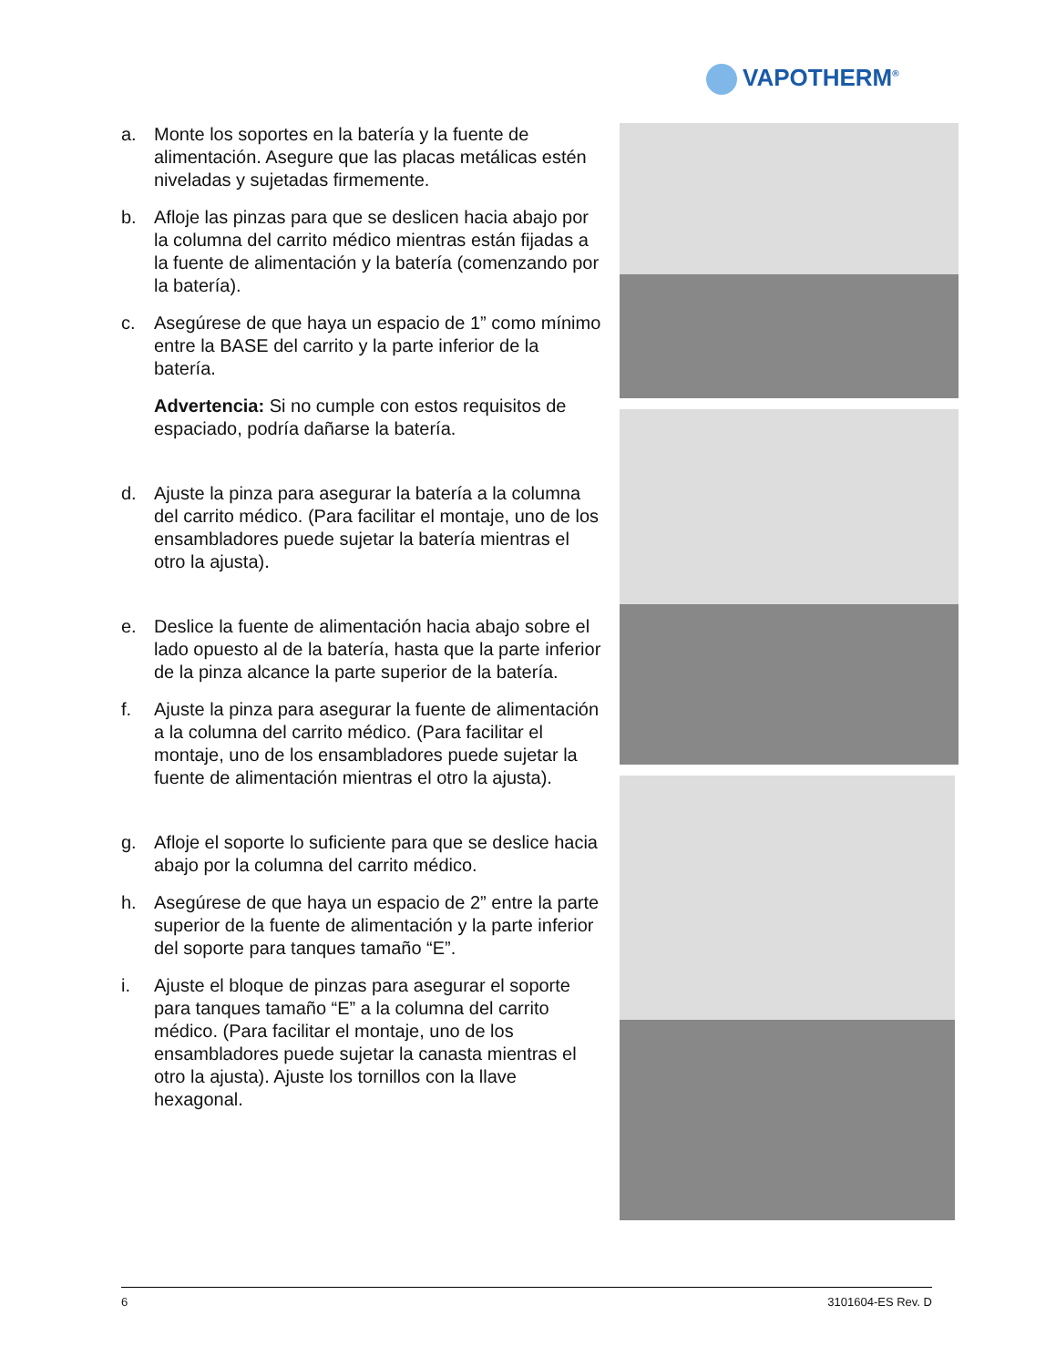VAPOTHERM<sup>®</sup>
a. Monte los soportes en la batería y la fuente de alimentación. Asegure que las placas metálicas estén niveladas y sujetadas firmemente.
b. Afloje las pinzas para que se deslicen hacia abajo por la columna del carrito médico mientras están fijadas a la fuente de alimentación y la batería (comenzando por la batería).
c. Asegúrese de que haya un espacio de 1” como mínimo entre la BASE del carrito y la parte inferior de la batería.
Advertencia: Si no cumple con estos requisitos de espaciado, podría dañarse la batería.
d. Ajuste la pinza para asegurar la batería a la columna del carrito médico. (Para facilitar el montaje, uno de los ensambladores puede sujetar la batería mientras el otro la ajusta).
e. Deslice la fuente de alimentación hacia abajo sobre el lado opuesto al de la batería, hasta que la parte inferior de la pinza alcance la parte superior de la batería.
f. Ajuste la pinza para asegurar la fuente de alimentación a la columna del carrito médico. (Para facilitar el montaje, uno de los ensambladores puede sujetar la fuente de alimentación mientras el otro la ajusta).
g. Afloje el soporte lo suficiente para que se deslice hacia abajo por la columna del carrito médico.
h. Asegúrese de que haya un espacio de 2” entre la parte superior de la fuente de alimentación y la parte inferior del soporte para tanques tamaño “E”.
i. Ajuste el bloque de pinzas para asegurar el soporte para tanques tamaño “E” a la columna del carrito médico. (Para facilitar el montaje, uno de los ensambladores puede sujetar la canasta mientras el otro la ajusta). Ajuste los tornillos con la llave hexagonal.
6 3101604-ES Rev. D